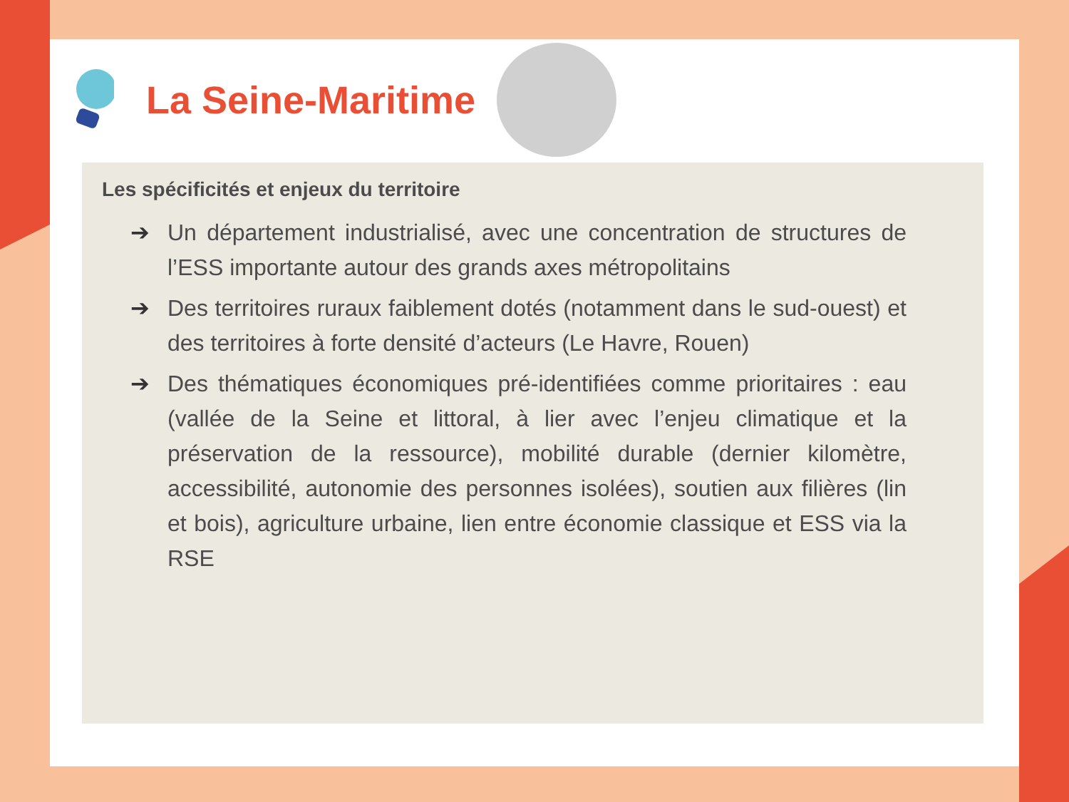La Seine-Maritime
Les spécificités et enjeux du territoire
➔ Un département industrialisé, avec une concentration de structures de l’ESS importante autour des grands axes métropolitains
➔ Des territoires ruraux faiblement dotés (notamment dans le sud-ouest) et des territoires à forte densité d’acteurs (Le Havre, Rouen)
➔ Des thématiques économiques pré-identifiées comme prioritaires : eau (vallée de la Seine et littoral, à lier avec l’enjeu climatique et la préservation de la ressource), mobilité durable (dernier kilomètre, accessibilité, autonomie des personnes isolées), soutien aux filières (lin et bois), agriculture urbaine, lien entre économie classique et ESS via la RSE